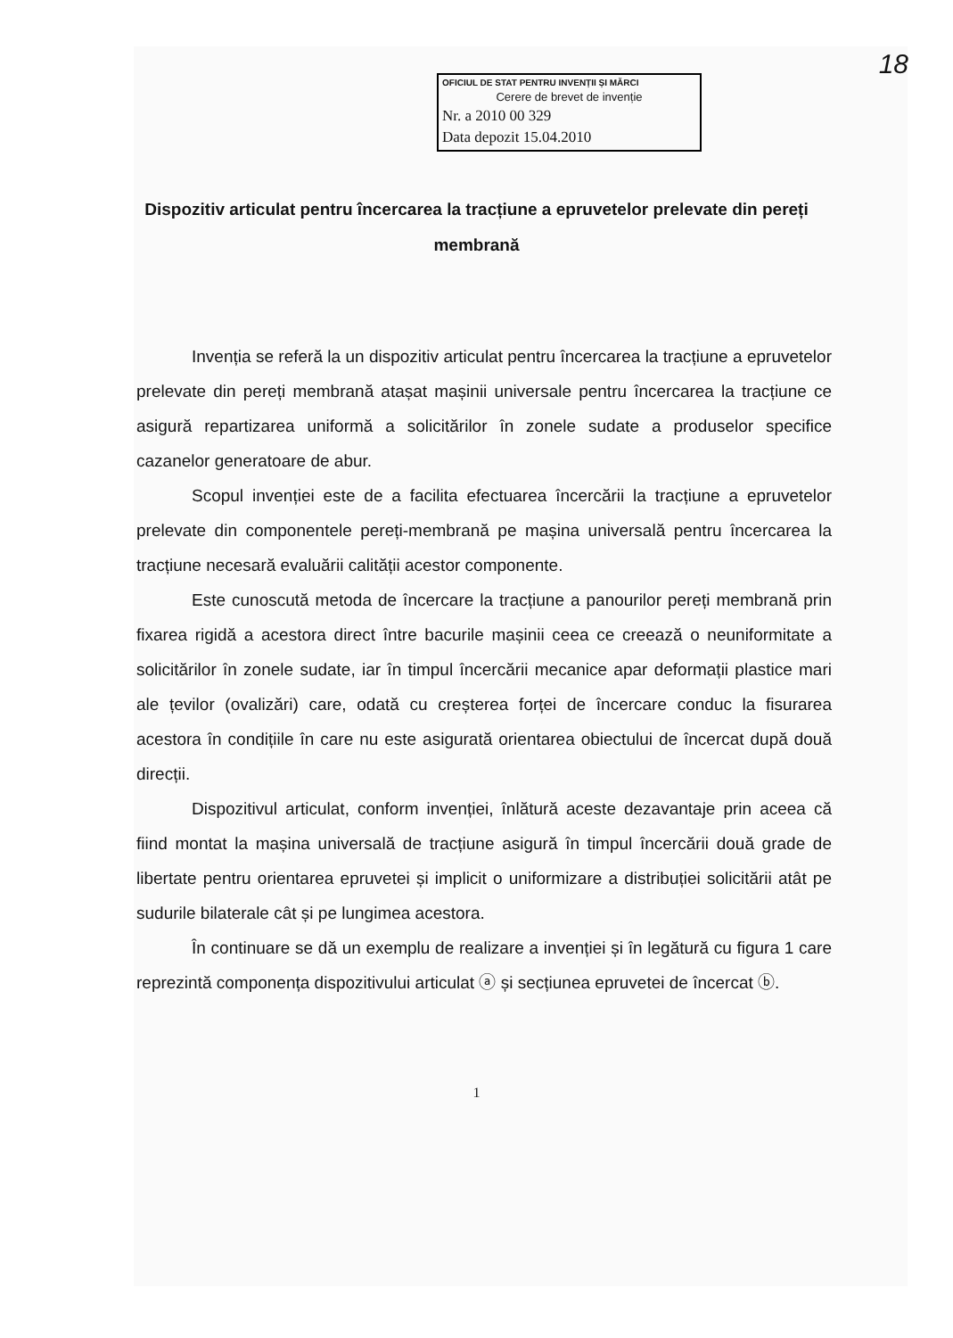18
OFICIUL DE STAT PENTRU INVENȚII ȘI MĂRCI
Cerere de brevet de invenție
Nr. a 2010 00 329
Data depozit 15.04.2010
Dispozitiv articulat pentru încercarea la tracțiune a epruvetelor prelevate din pereți membrană
Invenția se referă la un dispozitiv articulat pentru încercarea la tracțiune a epruvetelor prelevate din pereți membrană atașat mașinii universale pentru încercarea la tracțiune ce asigură repartizarea uniformă a solicitărilor în zonele sudate a produselor specifice cazanelor generatoare de abur.
Scopul invenției este de a facilita efectuarea încercării la tracțiune a epruvetelor prelevate din componentele pereți-membrană pe mașina universală pentru încercarea la tracțiune necesară evaluării calității acestor componente.
Este cunoscută metoda de încercare la tracțiune a panourilor pereți membrană prin fixarea rigidă a acestora direct între bacurile mașinii ceea ce creează o neuniformitate a solicitărilor în zonele sudate, iar în timpul încercării mecanice apar deformații plastice mari ale țevilor (ovalizări) care, odată cu creșterea forței de încercare conduc la fisurarea acestora în condițiile în care nu este asigurată orientarea obiectului de încercat după două direcții.
Dispozitivul articulat, conform invenției, înlătură aceste dezavantaje prin aceea că fiind montat la mașina universală de tracțiune asigură în timpul încercării două grade de libertate pentru orientarea epruvetei și implicit o uniformizare a distribuției solicitării atât pe sudurile bilaterale cât și pe lungimea acestora.
În continuare se dă un exemplu de realizare a invenției și în legătură cu figura 1 care reprezintă componența dispozitivului articulat ⓐ și secțiunea epruvetei de încercat ⓑ.
1